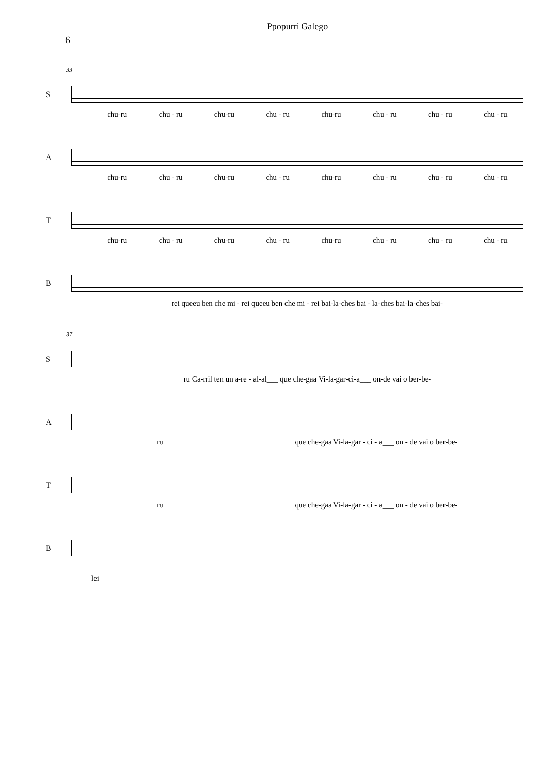Ppopurri Galego
6
33
S
chu-ru chu - ru chu-ru chu - ru chu-ru chu - ru chu - ru chu - ru
A
chu-ru chu - ru chu-ru chu - ru chu-ru chu - ru chu - ru chu - ru
T
chu-ru chu - ru chu-ru chu - ru chu-ru chu - ru chu - ru chu - ru
B
rei queeu ben che mi - rei queeu ben che mi - rei bai-la-ches bai - la-ches bai-la-ches bai-
37
S
ru Ca-rril ten un a-re - al-al___ que che-gaa Vi-la-gar-ci-a___ on-de vai o ber-be-
A
ru que che-gaa Vi-la-gar - ci - a___ on - de vai o ber-be-
T
ru que che-gaa Vi-la-gar - ci - a___ on - de vai o ber-be-
B
lei